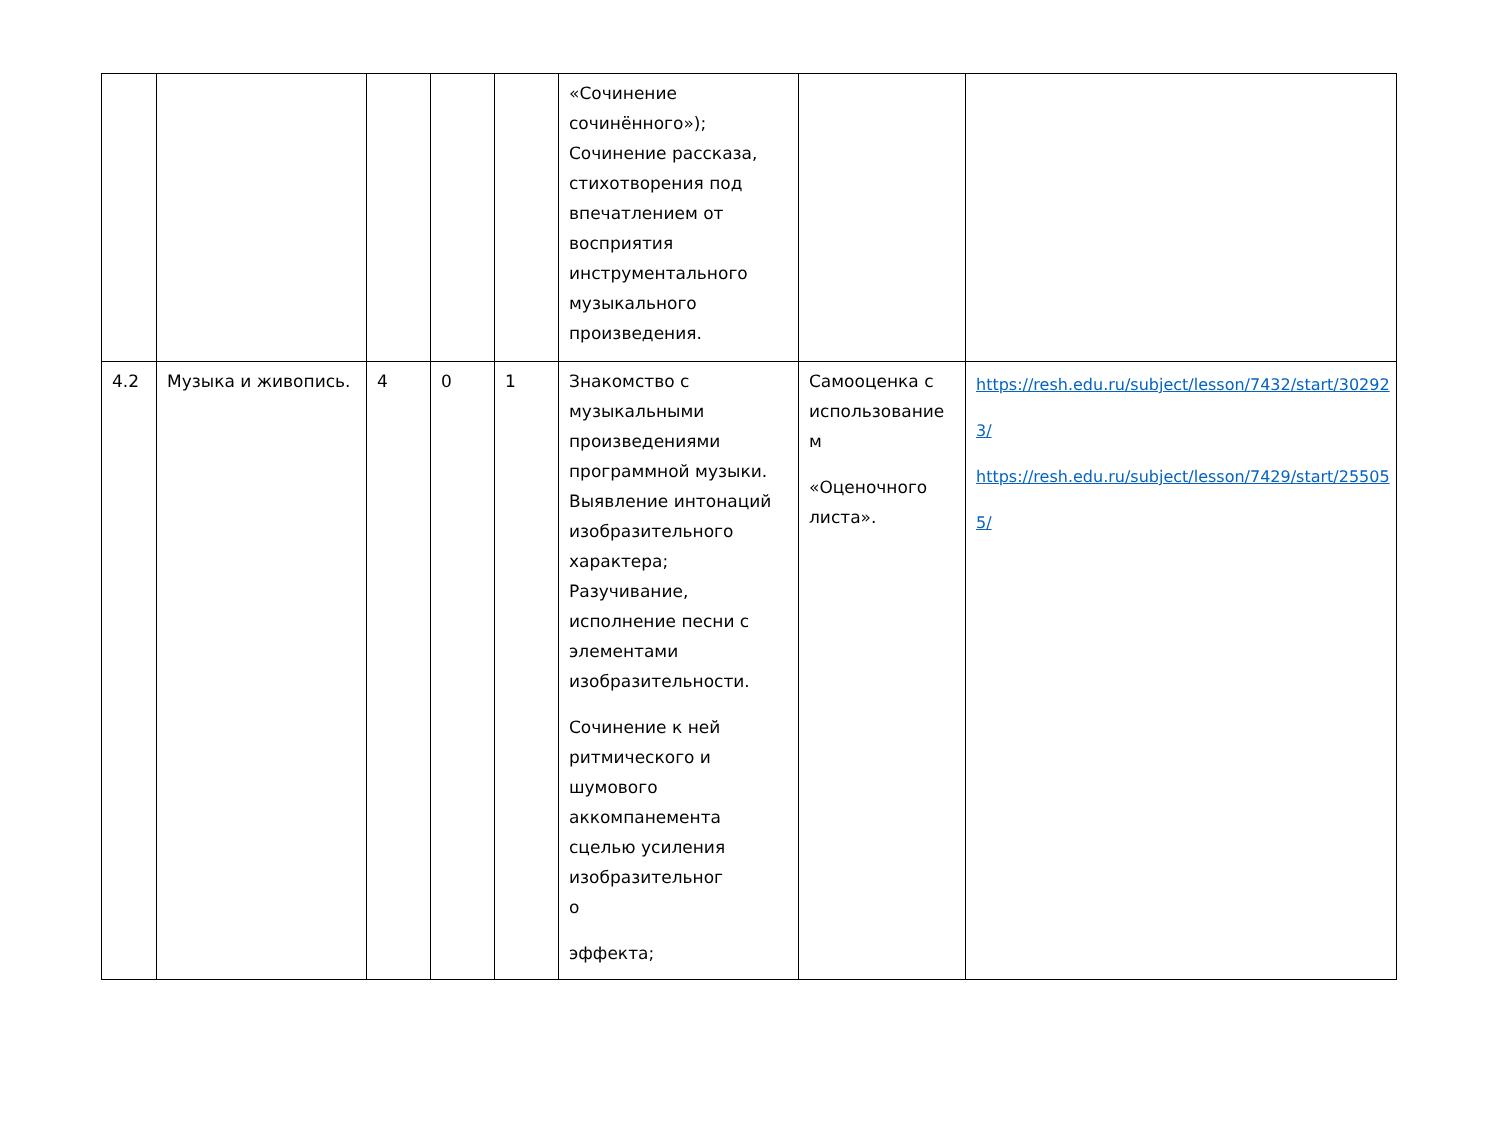| | | | | | «Сочинение сочинённого»); Сочинение рассказа, стихотворения под впечатлением от восприятия инструментального музыкального произведения. | | |
| 4.2 | Музыка и живопись. | 4 | 0 | 1 | Знакомство с музыкальными произведениями программной музыки. Выявление интонаций изобразительного характера; Разучивание, исполнение песни с элементами изобразительности. Сочинение к ней ритмического и шумового аккомпанемента сцелью усиления изобразительног о эффекта; | Самооценка с использование м «Оценочного листа». | https://resh.edu.ru/subject/lesson/7432/start/30292 3/ https://resh.edu.ru/subject/lesson/7429/start/25505 5/ |